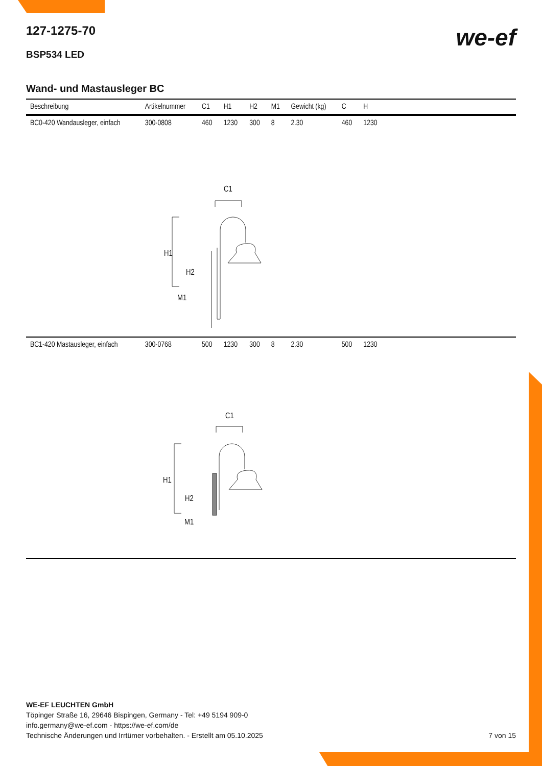127-1275-70
we-ef
BSP534 LED
Wand- und Mastausleger BC
| Beschreibung | Artikelnummer | C1 | H1 | H2 | M1 | Gewicht (kg) | C | H | |
| --- | --- | --- | --- | --- | --- | --- | --- | --- | --- |
| BC0-420 Wandausleger, einfach | 300-0808 | 460 | 1230 | 300 | 8 | 2.30 | 460 | 1230 | |
| C1 H1 H2 M1 | | | | | | | | | |
| BC1-420 Mastausleger, einfach | 300-0768 | 500 | 1230 | 300 | 8 | 2.30 | 500 | 1230 | |
| C1 H1 H2 M1 | | | | | | | | | |
WE-EF LEUCHTEN GmbH
Töpinger Straße 16, 29646 Bispingen, Germany - Tel: +49 5194 909-0
info.germany@we-ef.com - https://we-ef.com/de
Technische Änderungen und Irrtümer vorbehalten. - Erstellt am 05.10.2025 7 von 15